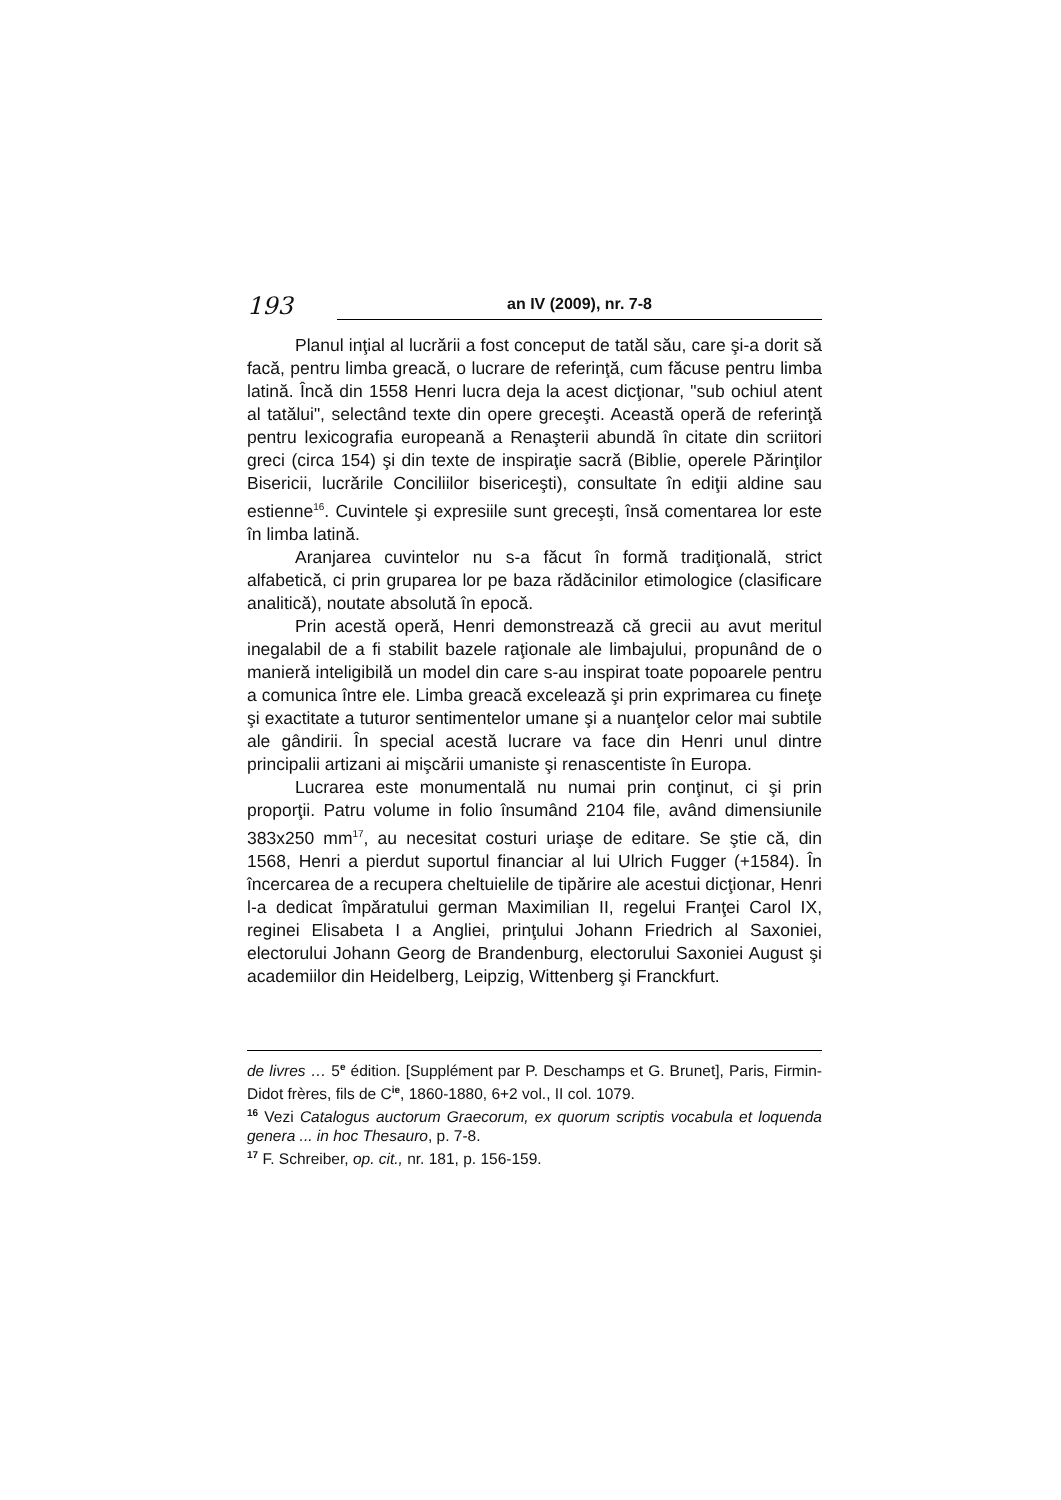193
an IV (2009), nr. 7-8
Planul inţial al lucrării a fost conceput de tatăl său, care şi-a dorit să facă, pentru limba greacă, o lucrare de referinţă, cum făcuse pentru limba latină. Încă din 1558 Henri lucra deja la acest dicţionar, "sub ochiul atent al tatălui", selectând texte din opere greceşti. Această operă de referinţă pentru lexicografia europeană a Renaşterii abundă în citate din scriitori greci (circa 154) şi din texte de inspiraţie sacră (Biblie, operele Părinţilor Bisericii, lucrările Conciliilor bisericeşti), consultate în ediţii aldine sau estienne<sup>16</sup>. Cuvintele şi expresiile sunt greceşti, însă comentarea lor este în limba latină.
Aranjarea cuvintelor nu s-a făcut în formă tradiţională, strict alfabetică, ci prin gruparea lor pe baza rădăcinilor etimologice (clasificare analitică), noutate absolută în epocă.
Prin acestă operă, Henri demonstrează că grecii au avut meritul inegalabil de a fi stabilit bazele raţionale ale limbajului, propunând de o manieră inteligibilă un model din care s-au inspirat toate popoarele pentru a comunica între ele. Limba greacă excelează şi prin exprimarea cu fineţe şi exactitate a tuturor sentimentelor umane şi a nuanţelor celor mai subtile ale gândirii. În special acestă lucrare va face din Henri unul dintre principalii artizani ai mişcării umaniste şi renascentiste în Europa.
Lucrarea este monumentală nu numai prin conţinut, ci şi prin proporţii. Patru volume in folio însumând 2104 file, având dimensiunile 383x250 mm<sup>17</sup>, au necesitat costuri uriaşe de editare. Se ştie că, din 1568, Henri a pierdut suportul financiar al lui Ulrich Fugger (+1584). În încercarea de a recupera cheltuielile de tipărire ale acestui dicţionar, Henri l-a dedicat împăratului german Maximilian II, regelui Franţei Carol IX, reginei Elisabeta I a Angliei, prinţului Johann Friedrich al Saxoniei, electorului Johann Georg de Brandenburg, electorului Saxoniei August şi academiilor din Heidelberg, Leipzig, Wittenberg şi Franckfurt.
de livres … 5<sup>e</sup> édition. [Supplément par P. Deschamps et G. Brunet], Paris, Firmin-Didot frères, fils de C<sup>ie</sup>, 1860-1880, 6+2 vol., II col. 1079.
<sup>16</sup> Vezi Catalogus auctorum Graecorum, ex quorum scriptis vocabula et loquenda genera ... in hoc Thesauro, p. 7-8.
<sup>17</sup> F. Schreiber, op. cit., nr. 181, p. 156-159.